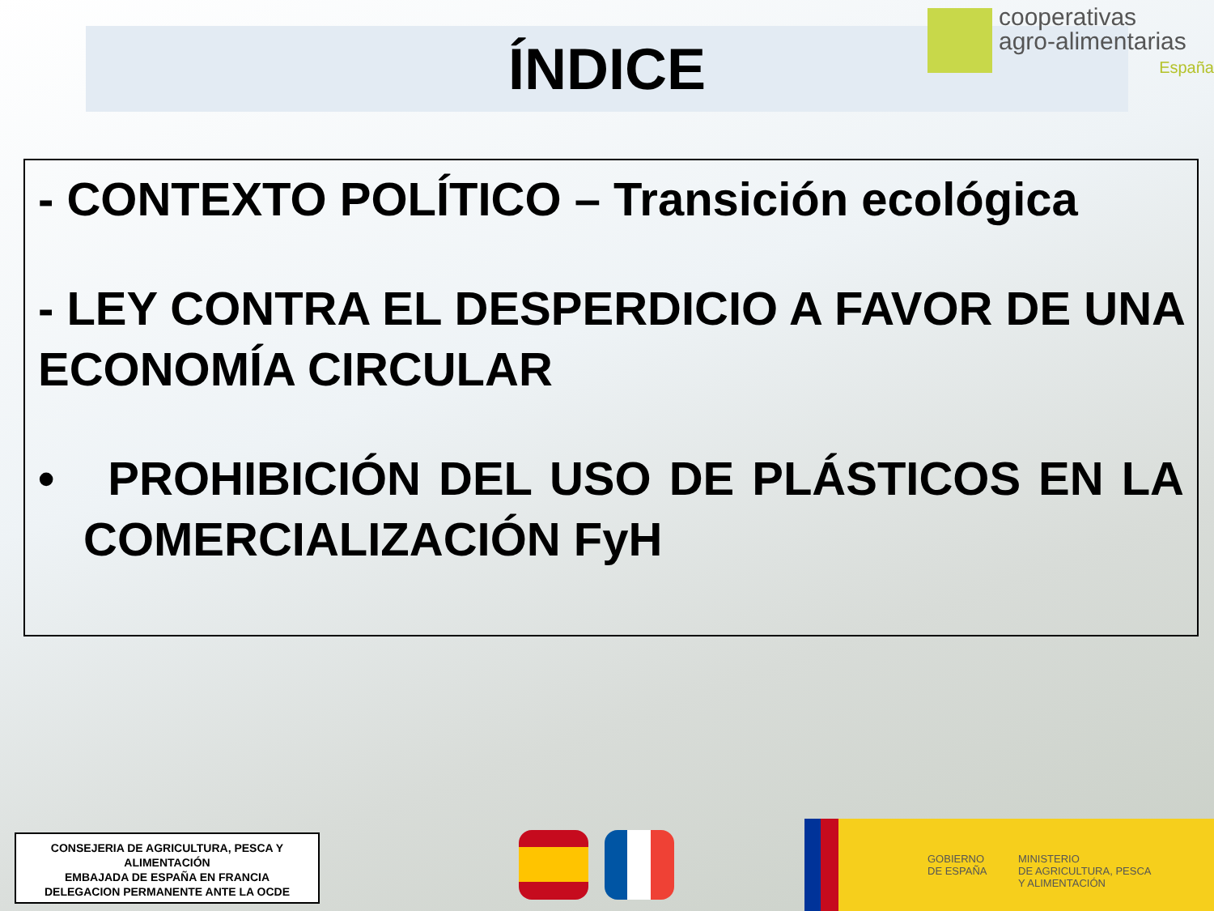ÍNDICE
cooperativas
agro-alimentarias
España
- CONTEXTO POLÍTICO – Transición ecológica
- LEY CONTRA EL DESPERDICIO A FAVOR DE UNA ECONOMÍA CIRCULAR
• PROHIBICIÓN DEL USO DE PLÁSTICOS EN LA COMERCIALIZACIÓN FyH
CONSEJERIA DE AGRICULTURA, PESCA Y ALIMENTACIÓN
EMBAJADA DE ESPAÑA EN FRANCIA
DELEGACION PERMANENTE ANTE LA OCDE
GOBIERNO
DE ESPAÑA
MINISTERIO
DE AGRICULTURA, PESCA
Y ALIMENTACIÓN